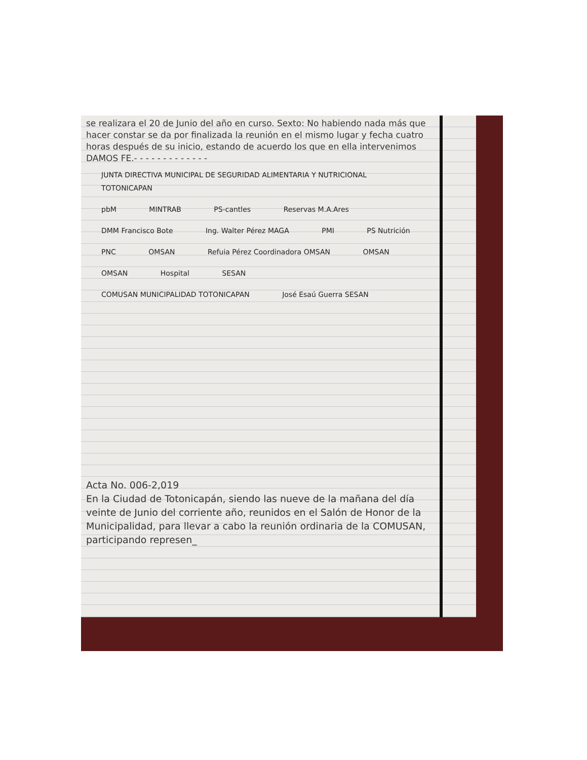se realizara el 20 de Junio del año en curso. Sexto: No habiendo nada más que hacer constar se da por finalizada la reunión en el mismo lugar y fecha cuatro horas después de su inicio, estando de acuerdo los que en ella intervenimos DAMOS FE.- - - - - - - - - - - - -
JUNTA DIRECTIVA MUNICIPAL DE SEGURIDAD ALIMENTARIA Y NUTRICIONAL TOTONICAPAN pbM MINTRAB PS-cantles Reservas M.A.Ares DMM Francisco Bote Ing. Walter Pérez MAGA PMI PS Nutrición PNC OMSAN Refuia Pérez Coordinadora OMSAN OMSAN OMSAN Hospital SESAN COMUSAN MUNICIPALIDAD TOTONICAPAN José Esaú Guerra SESAN
Acta No. 006-2,019
En la Ciudad de Totonicapán, siendo las nueve de la mañana del día veinte de Junio del corriente año, reunidos en el Salón de Honor de la Municipalidad, para llevar a cabo la reunión ordinaria de la COMUSAN, participando represen_